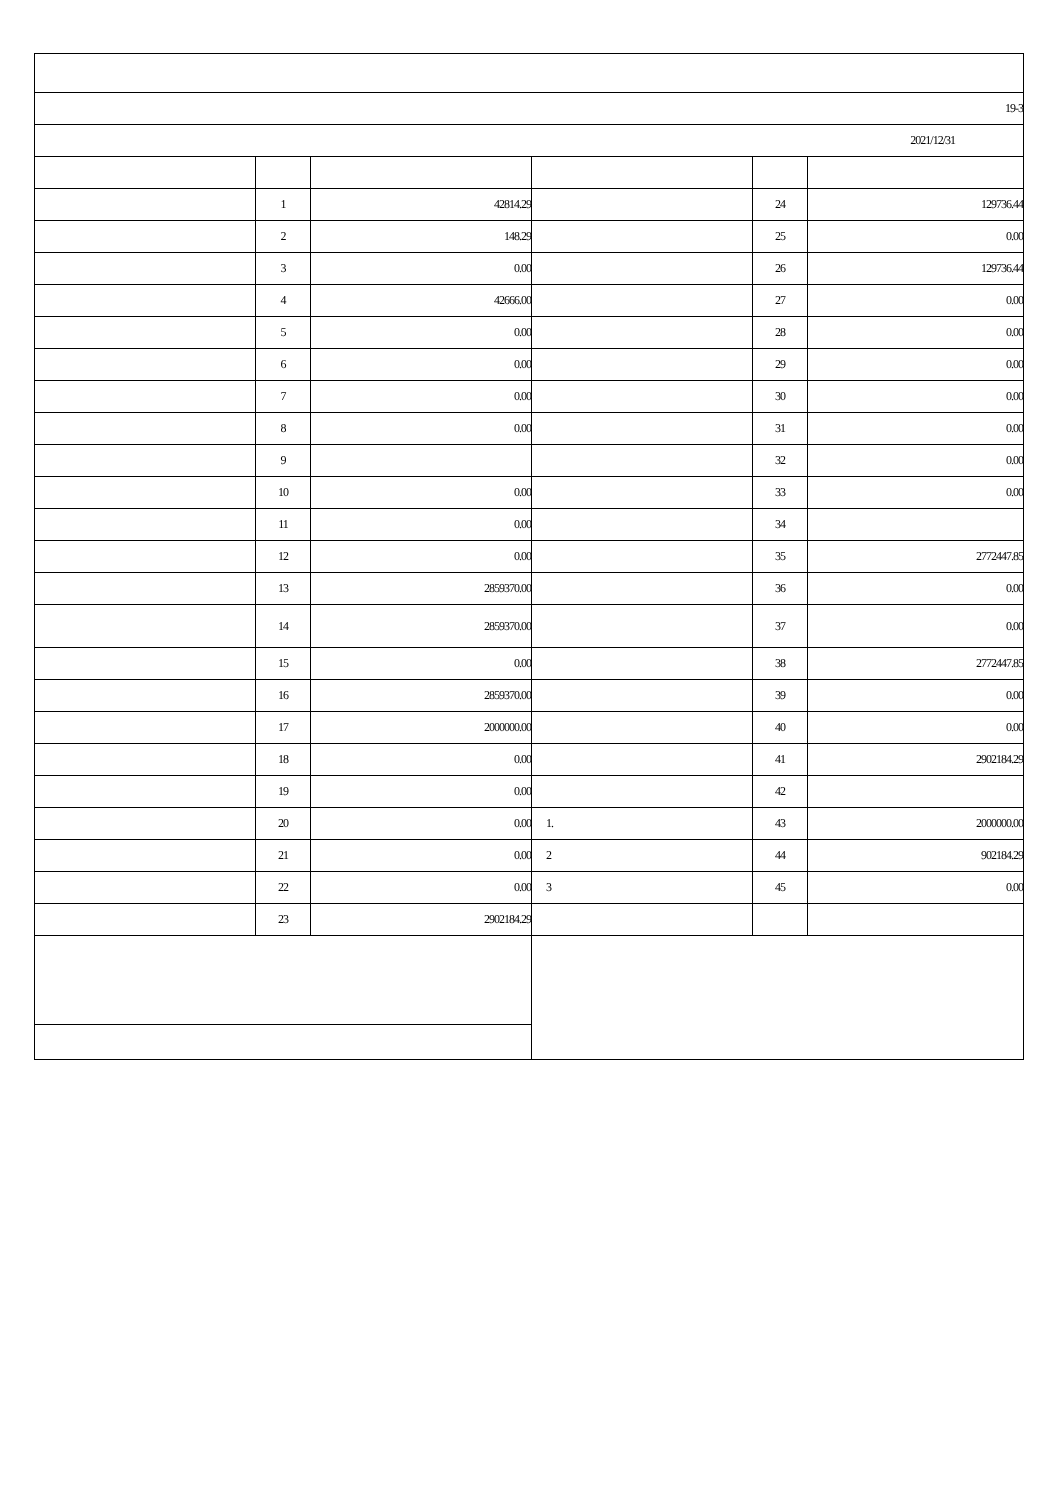| 19-3 | | | | | |
| 2021/12/31 | | | | | |
| | 1 | 42814.29 | | 24 | 129736.44 |
| | 2 | 148.29 | | 25 | 0.00 |
| | 3 | 0.00 | | 26 | 129736.44 |
| | 4 | 42666.00 | | 27 | 0.00 |
| | 5 | 0.00 | | 28 | 0.00 |
| | 6 | 0.00 | | 29 | 0.00 |
| | 7 | 0.00 | | 30 | 0.00 |
| | 8 | 0.00 | | 31 | 0.00 |
| | 9 | | | 32 | 0.00 |
| | 10 | 0.00 | | 33 | 0.00 |
| | 11 | 0.00 | | 34 | |
| | 12 | 0.00 | | 35 | 2772447.85 |
| | 13 | 2859370.00 | | 36 | 0.00 |
| | 14 | 2859370.00 | | 37 | 0.00 |
| | 15 | 0.00 | | 38 | 2772447.85 |
| | 16 | 2859370.00 | | 39 | 0.00 |
| | 17 | 2000000.00 | | 40 | 0.00 |
| | 18 | 0.00 | | 41 | 2902184.29 |
| | 19 | 0.00 | | 42 | |
| | 20 | 0.00 | 1. | 43 | 2000000.00 |
| | 21 | 0.00 | 2 | 44 | 902184.29 |
| | 22 | 0.00 | 3 | 45 | 0.00 |
| | 23 | 2902184.29 | | | |